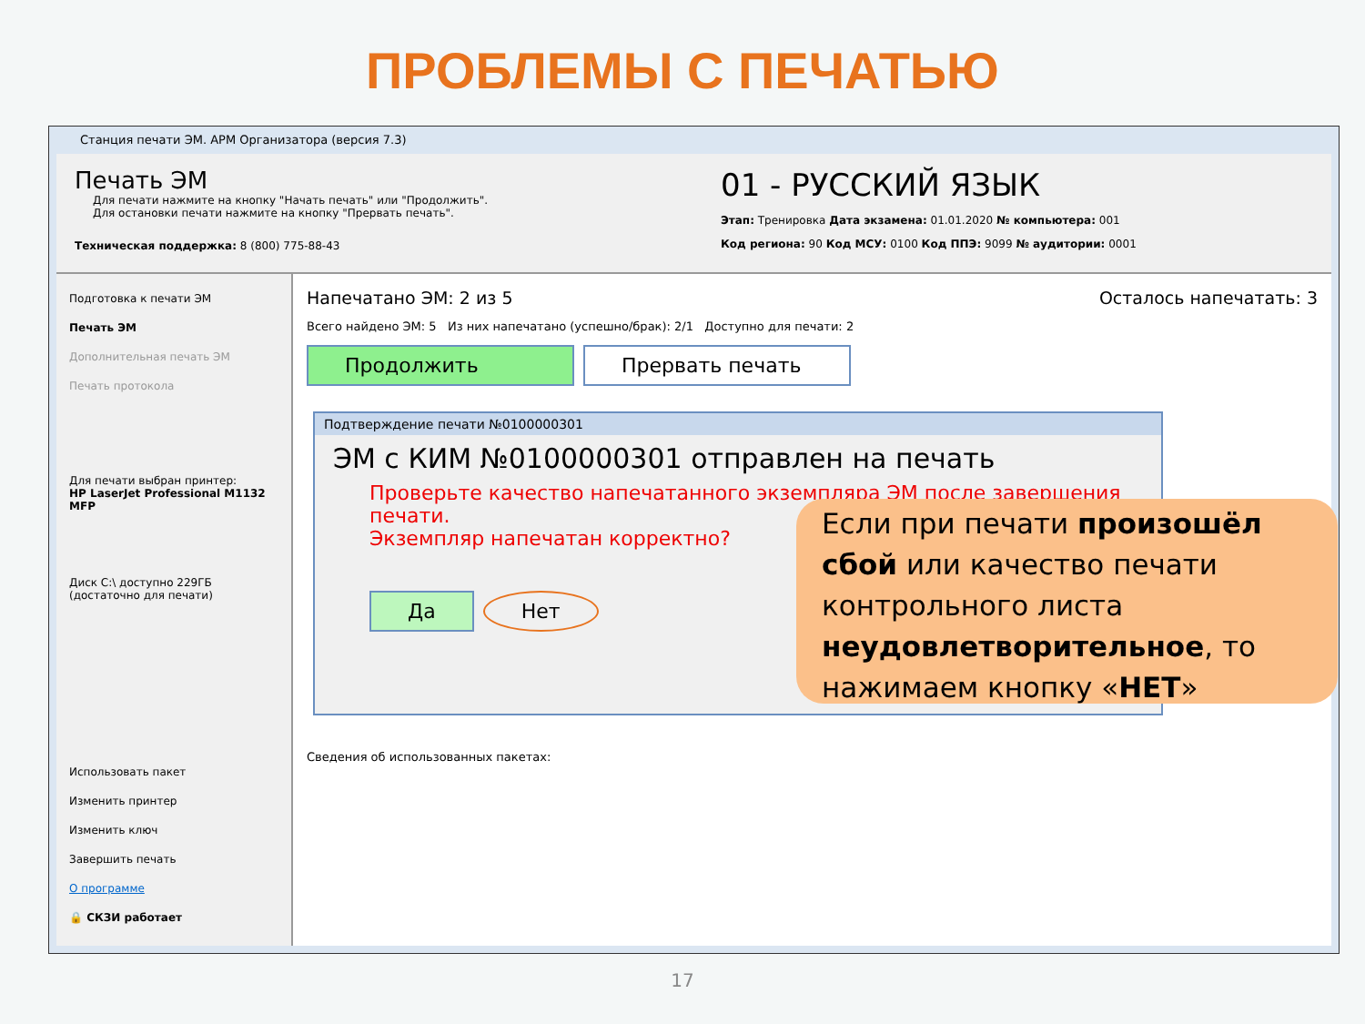ПРОБЛЕМЫ С ПЕЧАТЬЮ
Станция печати ЭМ. АРМ Организатора (версия 7.3)
Печать ЭМ
Для печати нажмите на кнопку "Начать печать" или "Продолжить".
Для остановки печати нажмите на кнопку "Прервать печать".
Техническая поддержка: 8 (800) 775-88-43
01 - РУССКИЙ ЯЗЫК
Этап: Тренировка Дата экзамена: 01.01.2020 № компьютера: 001
Код региона: 90 Код МСУ: 0100 Код ППЭ: 9099 № аудитории: 0001
Подготовка к печати ЭМ
Печать ЭМ
Дополнительная печать ЭМ
Печать протокола
Для печати выбран принтер:
HP LaserJet Professional M1132 MFP
Диск C:\ доступно 229ГБ
(достаточно для печати)
Использовать пакет
Изменить принтер
Изменить ключ
Завершить печать
О программе
🔒 СКЗИ работает
Напечатано ЭМ: 2 из 5 Осталось напечатать: 3
Всего найдено ЭМ: 5 Из них напечатано (успешно/брак): 2/1 Доступно для печати: 2
Продолжить Прервать печать
Сведения об использованных пакетах:
Подтверждение печати №0100000301
ЭМ с КИМ №0100000301 отправлен на печать
Проверьте качество напечатанного экземпляра ЭМ после завершения печати.
Экземпляр напечатан корректно?
Да Нет
Если при печати произошёл сбой или качество печати контрольного листа неудовлетворительное, то нажимаем кнопку «НЕТ»
17